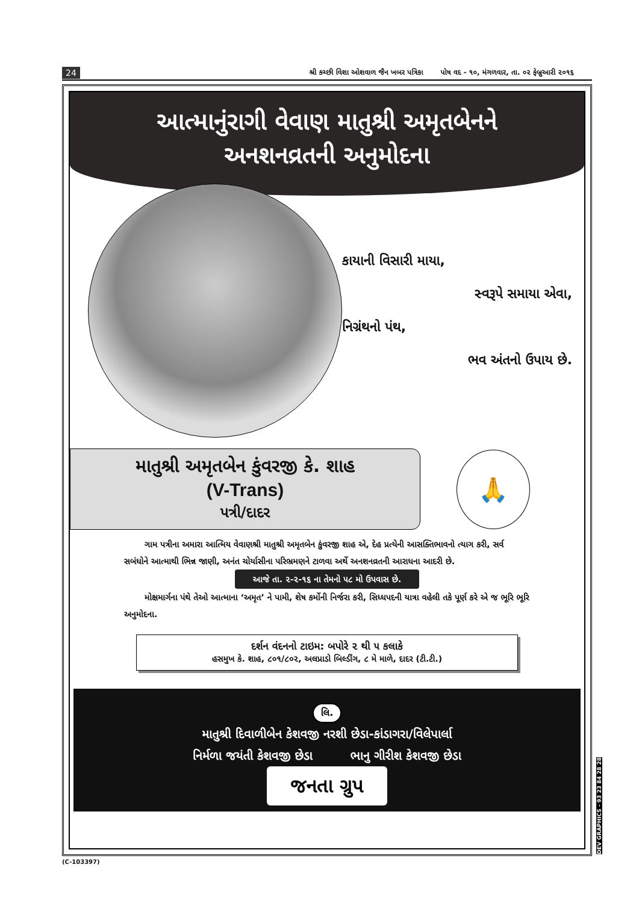24 શ્રી કચ્છી વિશા ઓશવાળ જૈન ખબર પત્રિકા પોષ વદ - ૧૦, મંગળવાર, તા. ૦૨ ફેબ્રુઆરી ૨૦૧૬
આત્માનુંરાગી વેવાણ માતુશ્રી અમૃતબેનને
અનશનવ્રતની અનુમોદના
કાયાની વિસારી માયા,
સ્વરૂપે સમાયા એવા,
નિગ્રંથનો પંથ,
ભવ અંતનો ઉપાય છે.
માતુશ્રી અમૃતબેન કુંવરજી કે. શાહ
(V-Trans)
પત્રી/દાદર
🙏
ગામ પત્રીના અમારા આત્મિય વેવાણશ્રી માતુશ્રી અમૃતબેન કુંવરજી શાહ એ, દેહ પ્રત્યેની આસક્તિભાવનો ત્યાગ કરી, સર્વ સબંધોને આત્માથી ભિન્ન જાણી, અનંત ચોર્યાસીના પરિભ્રમણને ટાળવા અર્થે અનશનવ્રતની આરાધના આદરી છે.
આજે તા. ૨-૨-૧૬ ના તેમનો ૫૮ મો ઉપવાસ છે.
મોક્ષમાર્ગના પંથે તેઓ આત્માના ‘અમૃત’ ને પામી, શેષ કર્મોની નિર્જરા કરી, સિધ્ધપદની યાત્રા વહેલી તકે પૂર્ણ કરે એ જ ભૂરિ ભૂરિ અનુમોદના.
દર્શન વંદનનો ટાઇમ: બપોરે ૨ થી ૫ કલાકે
હસમુખ કે. શાહ, ૮૦૧/૮૦૨, અલપ્રાડો બિલ્ડીંગ, ૮ મે માળે, દાદર (ટી.ટી.)
લિ.
માતુશ્રી દિવાળીબેન કેશવજી નરશી છેડા-કાંડાગરા/વિલેપાર્લા
નિર્મળા જયંતી કેશવજી છેડા ભાનુ ગીરીશ કેશવજી છેડા
જનતા ગ્રુપ
DEV GRAPHICS - 93 23 84 28 28
(C-103397)